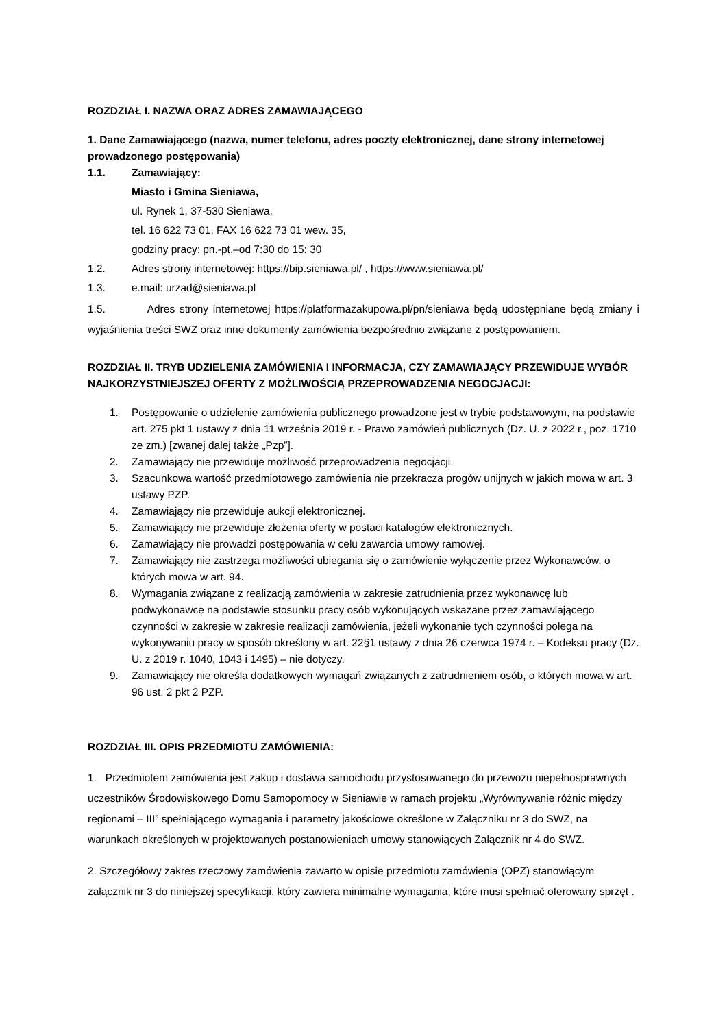ROZDZIAŁ I. NAZWA ORAZ ADRES ZAMAWIAJĄCEGO
1. Dane Zamawiającego (nazwa, numer telefonu, adres poczty elektronicznej, dane strony internetowej prowadzonego postępowania)
1.1. Zamawiający:
Miasto i Gmina Sieniawa,
ul. Rynek 1, 37-530 Sieniawa,
tel. 16 622 73 01, FAX 16 622 73 01 wew. 35,
godziny pracy: pn.-pt.–od 7:30 do 15: 30
1.2. Adres strony internetowej: https://bip.sieniawa.pl/ , https://www.sieniawa.pl/
1.3. e.mail: urzad@sieniawa.pl
1.5. Adres strony internetowej https://platformazakupowa.pl/pn/sieniawa będą udostępniane będą zmiany i wyjaśnienia treści SWZ oraz inne dokumenty zamówienia bezpośrednio związane z postępowaniem.
ROZDZIAŁ II. TRYB UDZIELENIA ZAMÓWIENIA I INFORMACJA, CZY ZAMAWIAJĄCY PRZEWIDUJE WYBÓR NAJKORZYSTNIEJSZEJ OFERTY Z MOŻLIWOŚCIĄ PRZEPROWADZENIA NEGOCJACJI:
1. Postępowanie o udzielenie zamówienia publicznego prowadzone jest w trybie podstawowym, na podstawie art. 275 pkt 1 ustawy z dnia 11 września 2019 r. - Prawo zamówień publicznych (Dz. U. z 2022 r., poz. 1710 ze zm.) [zwanej dalej także „Pzp”].
2. Zamawiający nie przewiduje możliwość przeprowadzenia negocjacji.
3. Szacunkowa wartość przedmiotowego zamówienia nie przekracza progów unijnych w jakich mowa w art. 3 ustawy PZP.
4. Zamawiający nie przewiduje aukcji elektronicznej.
5. Zamawiający nie przewiduje złożenia oferty w postaci katalogów elektronicznych.
6. Zamawiający nie prowadzi postępowania w celu zawarcia umowy ramowej.
7. Zamawiający nie zastrzega możliwości ubiegania się o zamówienie wyłączenie przez Wykonawców, o których mowa w art. 94.
8. Wymagania związane z realizacją zamówienia w zakresie zatrudnienia przez wykonawcę lub podwykonawcę na podstawie stosunku pracy osób wykonujących wskazane przez zamawiającego czynności w zakresie w zakresie realizacji zamówienia, jeżeli wykonanie tych czynności polega na wykonywaniu pracy w sposób określony w art. 22§1 ustawy z dnia 26 czerwca 1974 r. – Kodeksu pracy (Dz. U. z 2019 r. 1040, 1043 i 1495) – nie dotyczy.
9. Zamawiający nie określa dodatkowych wymagań związanych z zatrudnieniem osób, o których mowa w art. 96 ust. 2 pkt 2 PZP.
ROZDZIAŁ III. OPIS PRZEDMIOTU ZAMÓWIENIA:
1. Przedmiotem zamówienia jest zakup i dostawa samochodu przystosowanego do przewozu niepełnosprawnych uczestników Środowiskowego Domu Samopomocy w Sieniawie w ramach projektu „Wyrównywanie różnic między regionami – III” spełniającego wymagania i parametry jakościowe określone w Załączniku nr 3 do SWZ, na warunkach określonych w projektowanych postanowieniach umowy stanowiących Załącznik nr 4 do SWZ.
2. Szczegółowy zakres rzeczowy zamówienia zawarto w opisie przedmiotu zamówienia (OPZ) stanowiącym załącznik nr 3 do niniejszej specyfikacji, który zawiera minimalne wymagania, które musi spełniać oferowany sprzęt .